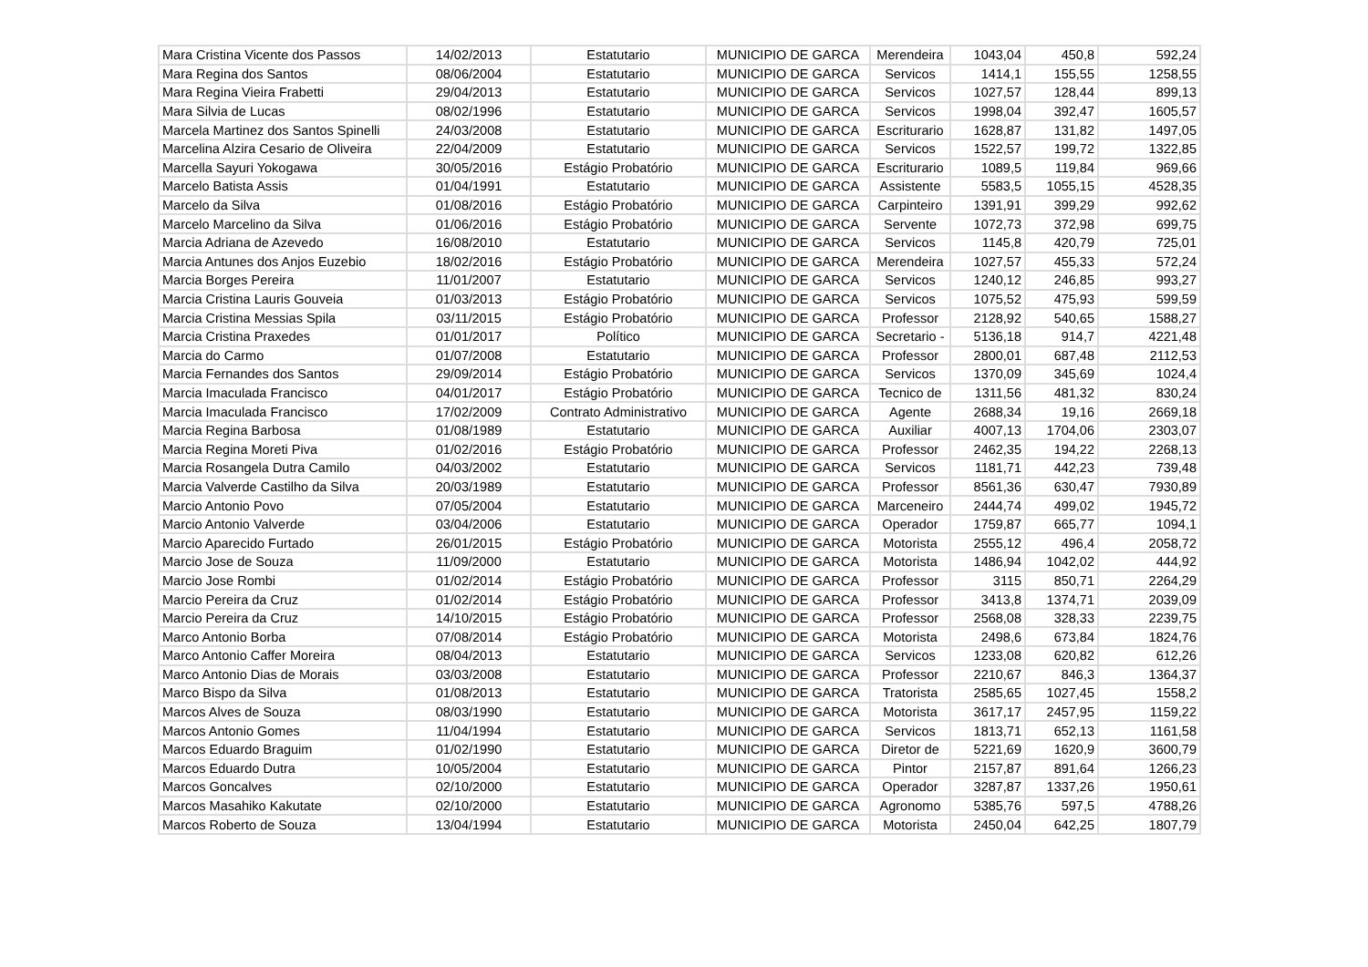| Mara Cristina Vicente dos Passos | 14/02/2013 | Estatutario | MUNICIPIO DE GARCA | Merendeira | 1043,04 | 450,8 | 592,24 |
| Mara Regina dos Santos | 08/06/2004 | Estatutario | MUNICIPIO DE GARCA | Servicos | 1414,1 | 155,55 | 1258,55 |
| Mara Regina Vieira Frabetti | 29/04/2013 | Estatutario | MUNICIPIO DE GARCA | Servicos | 1027,57 | 128,44 | 899,13 |
| Mara Silvia de Lucas | 08/02/1996 | Estatutario | MUNICIPIO DE GARCA | Servicos | 1998,04 | 392,47 | 1605,57 |
| Marcela Martinez dos Santos Spinelli | 24/03/2008 | Estatutario | MUNICIPIO DE GARCA | Escriturario | 1628,87 | 131,82 | 1497,05 |
| Marcelina Alzira Cesario de Oliveira | 22/04/2009 | Estatutario | MUNICIPIO DE GARCA | Servicos | 1522,57 | 199,72 | 1322,85 |
| Marcella Sayuri Yokogawa | 30/05/2016 | Estágio Probatório | MUNICIPIO DE GARCA | Escriturario | 1089,5 | 119,84 | 969,66 |
| Marcelo Batista Assis | 01/04/1991 | Estatutario | MUNICIPIO DE GARCA | Assistente | 5583,5 | 1055,15 | 4528,35 |
| Marcelo da Silva | 01/08/2016 | Estágio Probatório | MUNICIPIO DE GARCA | Carpinteiro | 1391,91 | 399,29 | 992,62 |
| Marcelo Marcelino da Silva | 01/06/2016 | Estágio Probatório | MUNICIPIO DE GARCA | Servente | 1072,73 | 372,98 | 699,75 |
| Marcia Adriana de Azevedo | 16/08/2010 | Estatutario | MUNICIPIO DE GARCA | Servicos | 1145,8 | 420,79 | 725,01 |
| Marcia Antunes dos Anjos Euzebio | 18/02/2016 | Estágio Probatório | MUNICIPIO DE GARCA | Merendeira | 1027,57 | 455,33 | 572,24 |
| Marcia Borges Pereira | 11/01/2007 | Estatutario | MUNICIPIO DE GARCA | Servicos | 1240,12 | 246,85 | 993,27 |
| Marcia Cristina Lauris Gouveia | 01/03/2013 | Estágio Probatório | MUNICIPIO DE GARCA | Servicos | 1075,52 | 475,93 | 599,59 |
| Marcia Cristina Messias Spila | 03/11/2015 | Estágio Probatório | MUNICIPIO DE GARCA | Professor | 2128,92 | 540,65 | 1588,27 |
| Marcia Cristina Praxedes | 01/01/2017 | Político | MUNICIPIO DE GARCA | Secretario - | 5136,18 | 914,7 | 4221,48 |
| Marcia do Carmo | 01/07/2008 | Estatutario | MUNICIPIO DE GARCA | Professor | 2800,01 | 687,48 | 2112,53 |
| Marcia Fernandes dos Santos | 29/09/2014 | Estágio Probatório | MUNICIPIO DE GARCA | Servicos | 1370,09 | 345,69 | 1024,4 |
| Marcia Imaculada Francisco | 04/01/2017 | Estágio Probatório | MUNICIPIO DE GARCA | Tecnico de | 1311,56 | 481,32 | 830,24 |
| Marcia Imaculada Francisco | 17/02/2009 | Contrato Administrativo | MUNICIPIO DE GARCA | Agente | 2688,34 | 19,16 | 2669,18 |
| Marcia Regina Barbosa | 01/08/1989 | Estatutario | MUNICIPIO DE GARCA | Auxiliar | 4007,13 | 1704,06 | 2303,07 |
| Marcia Regina Moreti Piva | 01/02/2016 | Estágio Probatório | MUNICIPIO DE GARCA | Professor | 2462,35 | 194,22 | 2268,13 |
| Marcia Rosangela Dutra Camilo | 04/03/2002 | Estatutario | MUNICIPIO DE GARCA | Servicos | 1181,71 | 442,23 | 739,48 |
| Marcia Valverde Castilho da Silva | 20/03/1989 | Estatutario | MUNICIPIO DE GARCA | Professor | 8561,36 | 630,47 | 7930,89 |
| Marcio Antonio Povo | 07/05/2004 | Estatutario | MUNICIPIO DE GARCA | Marceneiro | 2444,74 | 499,02 | 1945,72 |
| Marcio Antonio Valverde | 03/04/2006 | Estatutario | MUNICIPIO DE GARCA | Operador | 1759,87 | 665,77 | 1094,1 |
| Marcio Aparecido Furtado | 26/01/2015 | Estágio Probatório | MUNICIPIO DE GARCA | Motorista | 2555,12 | 496,4 | 2058,72 |
| Marcio Jose de Souza | 11/09/2000 | Estatutario | MUNICIPIO DE GARCA | Motorista | 1486,94 | 1042,02 | 444,92 |
| Marcio Jose Rombi | 01/02/2014 | Estágio Probatório | MUNICIPIO DE GARCA | Professor | 3115 | 850,71 | 2264,29 |
| Marcio Pereira da Cruz | 01/02/2014 | Estágio Probatório | MUNICIPIO DE GARCA | Professor | 3413,8 | 1374,71 | 2039,09 |
| Marcio Pereira da Cruz | 14/10/2015 | Estágio Probatório | MUNICIPIO DE GARCA | Professor | 2568,08 | 328,33 | 2239,75 |
| Marco Antonio Borba | 07/08/2014 | Estágio Probatório | MUNICIPIO DE GARCA | Motorista | 2498,6 | 673,84 | 1824,76 |
| Marco Antonio Caffer Moreira | 08/04/2013 | Estatutario | MUNICIPIO DE GARCA | Servicos | 1233,08 | 620,82 | 612,26 |
| Marco Antonio Dias de Morais | 03/03/2008 | Estatutario | MUNICIPIO DE GARCA | Professor | 2210,67 | 846,3 | 1364,37 |
| Marco Bispo da Silva | 01/08/2013 | Estatutario | MUNICIPIO DE GARCA | Tratorista | 2585,65 | 1027,45 | 1558,2 |
| Marcos Alves de Souza | 08/03/1990 | Estatutario | MUNICIPIO DE GARCA | Motorista | 3617,17 | 2457,95 | 1159,22 |
| Marcos Antonio Gomes | 11/04/1994 | Estatutario | MUNICIPIO DE GARCA | Servicos | 1813,71 | 652,13 | 1161,58 |
| Marcos Eduardo Braguim | 01/02/1990 | Estatutario | MUNICIPIO DE GARCA | Diretor de | 5221,69 | 1620,9 | 3600,79 |
| Marcos Eduardo Dutra | 10/05/2004 | Estatutario | MUNICIPIO DE GARCA | Pintor | 2157,87 | 891,64 | 1266,23 |
| Marcos Goncalves | 02/10/2000 | Estatutario | MUNICIPIO DE GARCA | Operador | 3287,87 | 1337,26 | 1950,61 |
| Marcos Masahiko Kakutate | 02/10/2000 | Estatutario | MUNICIPIO DE GARCA | Agronomo | 5385,76 | 597,5 | 4788,26 |
| Marcos Roberto de Souza | 13/04/1994 | Estatutario | MUNICIPIO DE GARCA | Motorista | 2450,04 | 642,25 | 1807,79 |